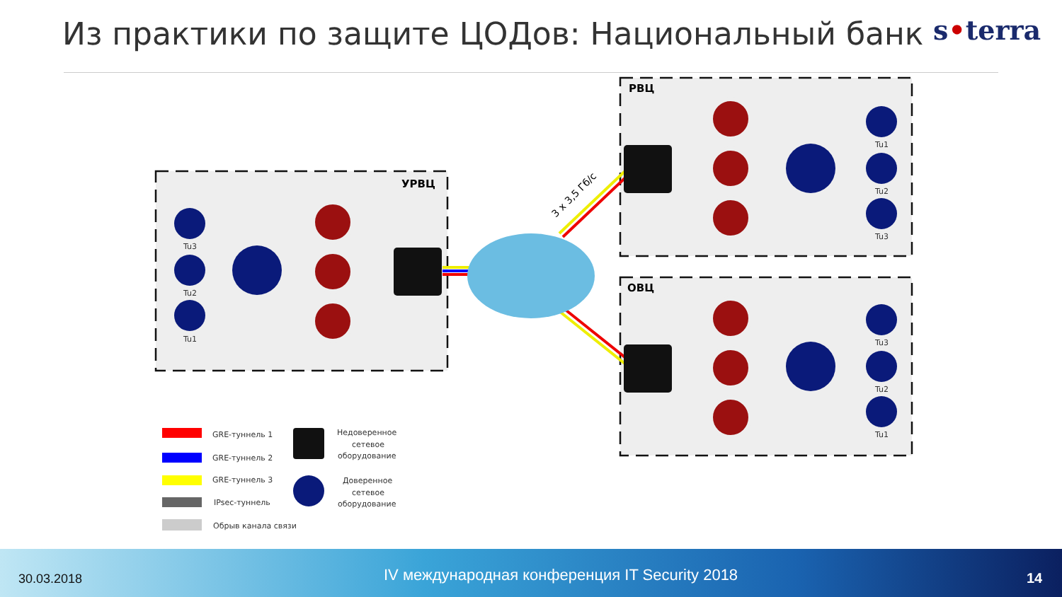Из практики по защите ЦОДов: Национальный банк
s•terra
УРВЦ
РВЦ
ОВЦ
3 x 3,5 Гб/с
Tu3
Tu2
Tu1
Tu1
Tu2
Tu3
Tu3
Tu2
Tu1
GRE-туннель 1
GRE-туннель 2
GRE-туннель 3
IPsec-туннель
Обрыв канала связи
Недоверенное
сетевое
оборудование
Доверенное
сетевое
оборудование
30.03.2018
IV международная конференция IT Security 2018
14